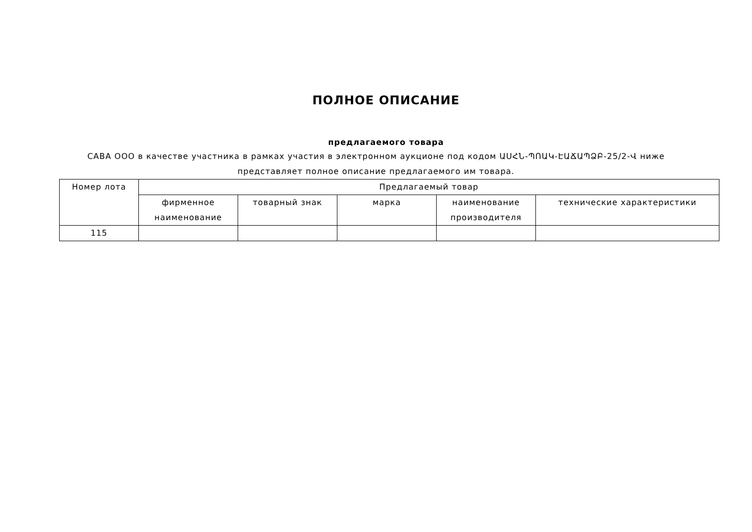ПОЛНОЕ ОПИСАНИЕ
предлагаемого товара
САВА ООО в качестве участника в рамках участия в электронном аукционе под кодом ԱՍՀՆ-ՊՈԱԿ-ԷԱՃԱՊՁԲ-25/2-Վ ниже представляет полное описание предлагаемого им товара.
| Номер лота | Предлагаемый товар | | | | |
| --- | --- | --- | --- | --- | --- |
| | фирменное наименование | товарный знак | марка | наименование производителя | технические характеристики |
| 115 | | | | | |